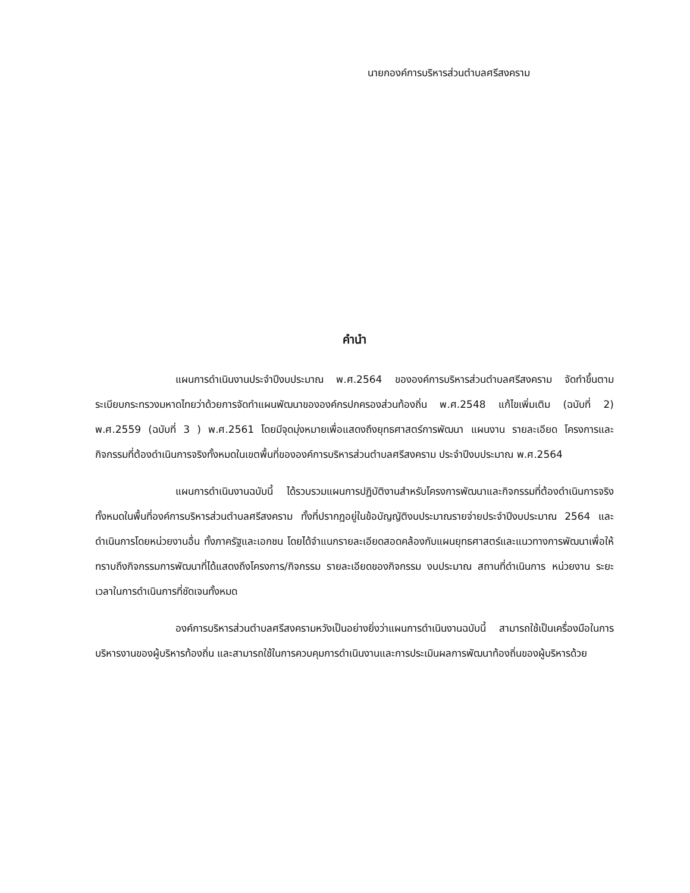นายกองค์การบริหารส่วนตำบลศรีสงคราม
คำนำ
แผนการดำเนินงานประจำปีงบประมาณ พ.ศ.2564 ขององค์การบริหารส่วนตำบลศรีสงคราม จัดทำขึ้นตามระเบียบกระทรวงมหาดไทยว่าด้วยการจัดทำแผนพัฒนาขององค์กรปกครองส่วนท้องถิ่น พ.ศ.2548 แก้ไขเพิ่มเติม (ฉบับที่ 2) พ.ศ.2559 (ฉบับที่ 3 ) พ.ศ.2561 โดยมีจุดมุ่งหมายเพื่อแสดงถึงยุทธศาสตร์การพัฒนา แผนงาน รายละเอียด โครงการและกิจกรรมที่ต้องดำเนินการจริงทั้งหมดในเขตพื้นที่ขององค์การบริหารส่วนตำบลศรีสงคราม ประจำปีงบประมาณ พ.ศ.2564
แผนการดำเนินงานฉบับนี้ ได้รวบรวมแผนการปฏิบัติงานสำหรับโครงการพัฒนาและกิจกรรมที่ต้องดำเนินการจริงทั้งหมดในพื้นที่องค์การบริหารส่วนตำบลศรีสงคราม ทั้งที่ปรากฏอยู่ในข้อบัญญัติงบประมาณรายจ่ายประจำปีงบประมาณ 2564 และดำเนินการโดยหน่วยงานอื่น ทั้งภาครัฐและเอกชน โดยได้จำแนกรายละเอียดสอดคล้องกับแผนยุทธศาสตร์และแนวทางการพัฒนาเพื่อให้ทราบถึงกิจกรรมการพัฒนาที่ได้แสดงถึงโครงการ/กิจกรรม รายละเอียดของกิจกรรม งบประมาณ สถานที่ดำเนินการ หน่วยงาน ระยะเวลาในการดำเนินการที่ชัดเจนทั้งหมด
องค์การบริหารส่วนตำบลศรีสงครามหวังเป็นอย่างยิ่งว่าแผนการดำเนินงานฉบับนี้ สามารถใช้เป็นเครื่องมือในการบริหารงานของผู้บริหารท้องถิ่น และสามารถใช้ในการควบคุมการดำเนินงานและการประเมินผลการพัฒนาท้องถิ่นของผู้บริหารด้วย